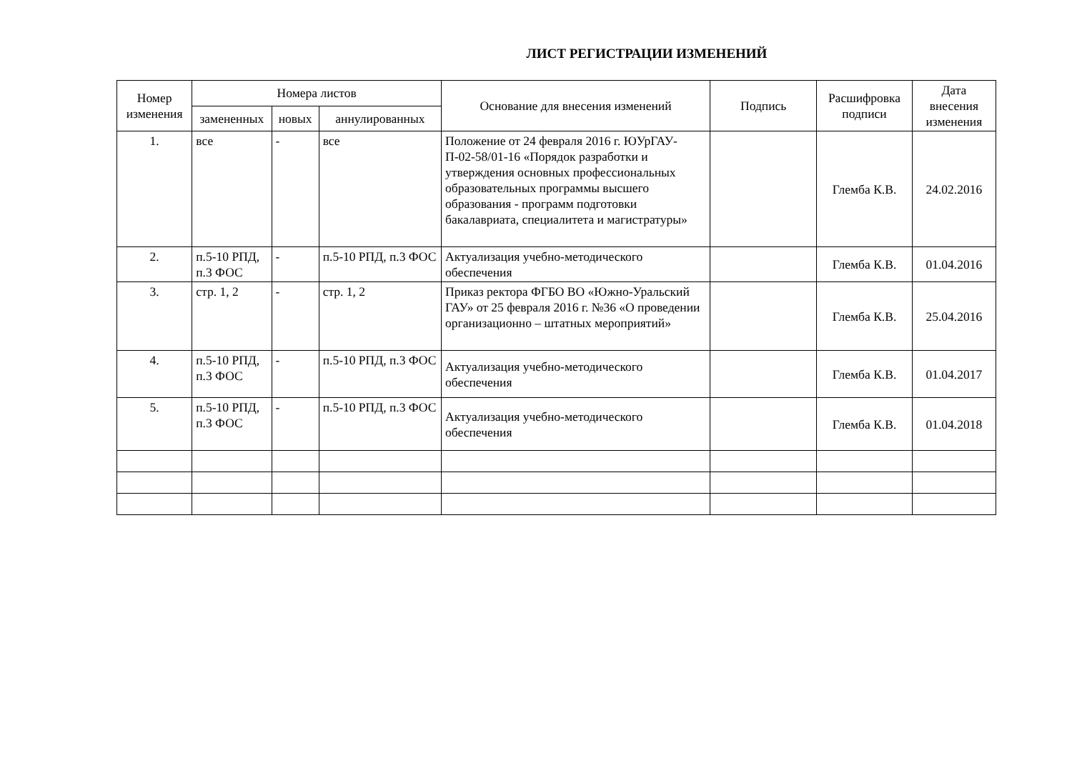ЛИСТ РЕГИСТРАЦИИ ИЗМЕНЕНИЙ
| Номер изменения | Номера листов | | | Основание для внесения изменений | Подпись | Расшифровка подписи | Дата внесения изменения |
| --- | --- | --- | --- | --- | --- | --- | --- |
| | замененных | новых | аннулированных | | | | |
| 1. | все | - | все | Положение от 24 февраля 2016 г. ЮУрГАУ-П-02-58/01-16 «Порядок разработки и утверждения основных профессиональных образовательных программы высшего образования - программ подготовки бакалавриата, специалитета и магистратуры» | | Глемба К.В. | 24.02.2016 |
| 2. | п.5-10 РПД, п.3 ФОС | - | п.5-10 РПД, п.3 ФОС | Актуализация учебно-методического обеспечения | | Глемба К.В. | 01.04.2016 |
| 3. | стр. 1, 2 | - | стр. 1, 2 | Приказ ректора ФГБО ВО «Южно-Уральский ГАУ» от 25 февраля 2016 г. №36 «О проведении организационно – штатных мероприятий» | | Глемба К.В. | 25.04.2016 |
| 4. | п.5-10 РПД, п.3 ФОС | - | п.5-10 РПД, п.3 ФОС | Актуализация учебно-методического обеспечения | | Глемба К.В. | 01.04.2017 |
| 5. | п.5-10 РПД, п.3 ФОС | - | п.5-10 РПД, п.3 ФОС | Актуализация учебно-методического обеспечения | | Глемба К.В. | 01.04.2018 |